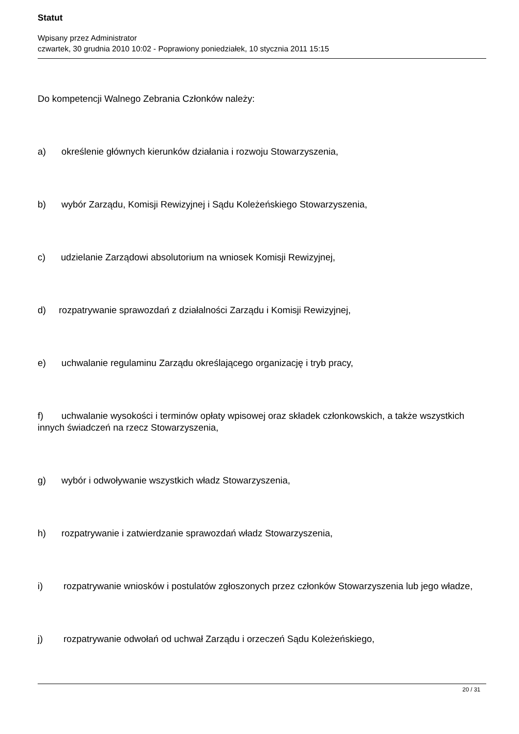Statut
Wpisany przez Administrator
czwartek, 30 grudnia 2010 10:02 - Poprawiony poniedziałek, 10 stycznia 2011 15:15
Do kompetencji Walnego Zebrania Członków należy:
a) określenie głównych kierunków działania i rozwoju Stowarzyszenia,
b) wybór Zarządu, Komisji Rewizyjnej i Sądu Koleżeńskiego Stowarzyszenia,
c) udzielanie Zarządowi absolutorium na wniosek Komisji Rewizyjnej,
d) rozpatrywanie sprawozdań z działalności Zarządu i Komisji Rewizyjnej,
e) uchwalanie regulaminu Zarządu określającego organizację i tryb pracy,
f) uchwalanie wysokości i terminów opłaty wpisowej oraz składek członkowskich, a także wszystkich innych świadczeń na rzecz Stowarzyszenia,
g) wybór i odwoływanie wszystkich władz Stowarzyszenia,
h) rozpatrywanie i zatwierdzanie sprawozdań władz Stowarzyszenia,
i) rozpatrywanie wniosków i postulatów zgłoszonych przez członków Stowarzyszenia lub jego władze,
j) rozpatrywanie odwołań od uchwał Zarządu i orzeczeń Sądu Koleżeńskiego,
20 / 31